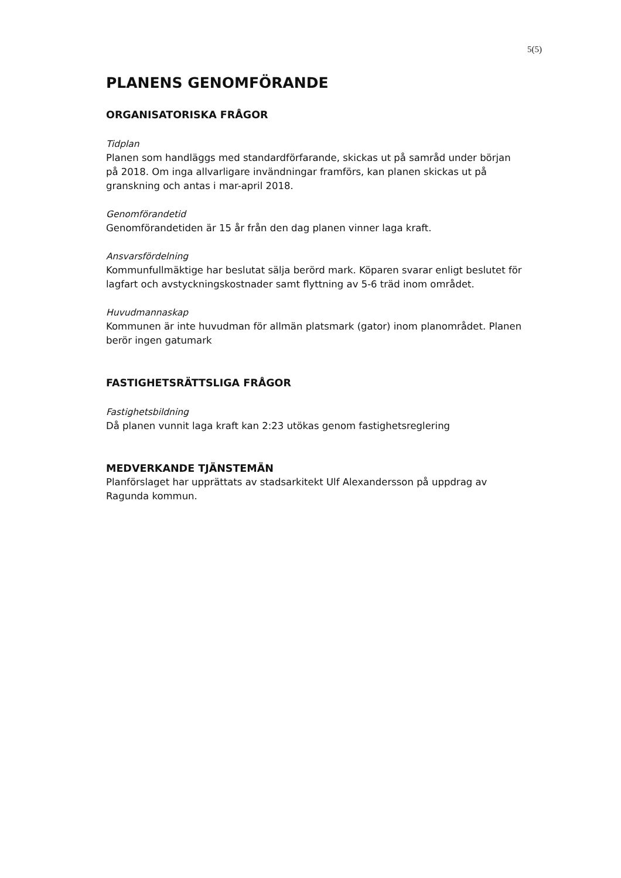5(5)
PLANENS GENOMFÖRANDE
ORGANISATORISKA FRÅGOR
Tidplan
Planen som handläggs med standardförfarande, skickas ut på samråd under början på 2018. Om inga allvarligare invändningar framförs, kan planen skickas ut på granskning och antas i mar-april 2018.
Genomförandetid
Genomförandetiden är 15 år från den dag planen vinner laga kraft.
Ansvarsfördelning
Kommunfullmäktige har beslutat sälja berörd mark. Köparen svarar enligt beslutet för lagfart och avstyckningskostnader samt flyttning av 5-6 träd inom området.
Huvudmannaskap
Kommunen är inte huvudman för allmän platsmark (gator) inom planområdet. Planen berör ingen gatumark
FASTIGHETSRÄTTSLIGA FRÅGOR
Fastighetsbildning
Då planen vunnit laga kraft kan 2:23 utökas genom fastighetsreglering
MEDVERKANDE TJÄNSTEMÄN
Planförslaget har upprättats av stadsarkitekt Ulf Alexandersson på uppdrag av Ragunda kommun.